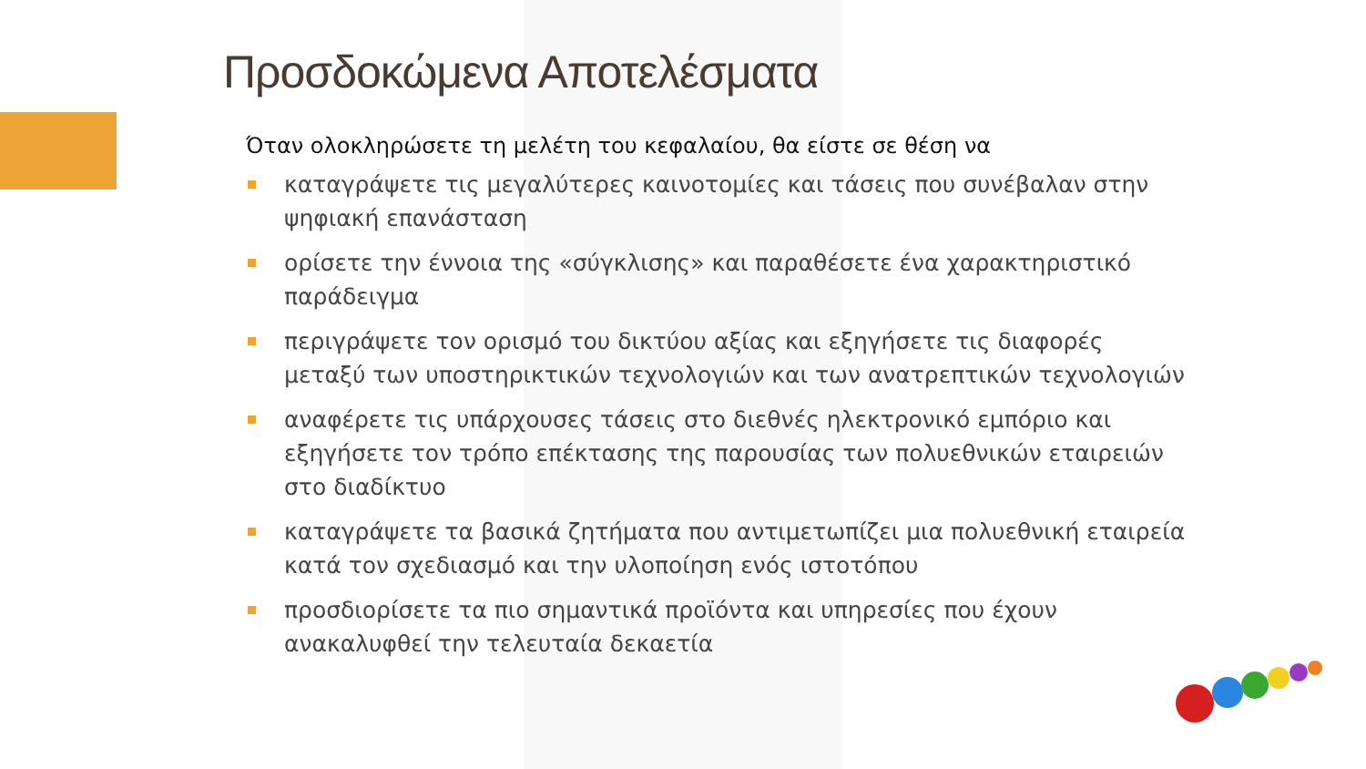Προσδοκώμενα Αποτελέσματα
Όταν ολοκληρώσετε τη μελέτη του κεφαλαίου, θα είστε σε θέση να
καταγράψετε τις μεγαλύτερες καινοτομίες και τάσεις που συνέβαλαν στην ψηφιακή επανάσταση
ορίσετε την έννοια της «σύγκλισης» και παραθέσετε ένα χαρακτηριστικό παράδειγμα
περιγράψετε τον ορισμό του δικτύου αξίας και εξηγήσετε τις διαφορές μεταξύ των υποστηρικτικών τεχνολογιών και των ανατρεπτικών τεχνολογιών
αναφέρετε τις υπάρχουσες τάσεις στο διεθνές ηλεκτρονικό εμπόριο και εξηγήσετε τον τρόπο επέκτασης της παρουσίας των πολυεθνικών εταιρειών στο διαδίκτυο
καταγράψετε τα βασικά ζητήματα που αντιμετωπίζει μια πολυεθνική εταιρεία κατά τον σχεδιασμό και την υλοποίηση ενός ιστοτόπου
προσδιορίσετε τα πιο σημαντικά προϊόντα και υπηρεσίες που έχουν ανακαλυφθεί την τελευταία δεκαετία